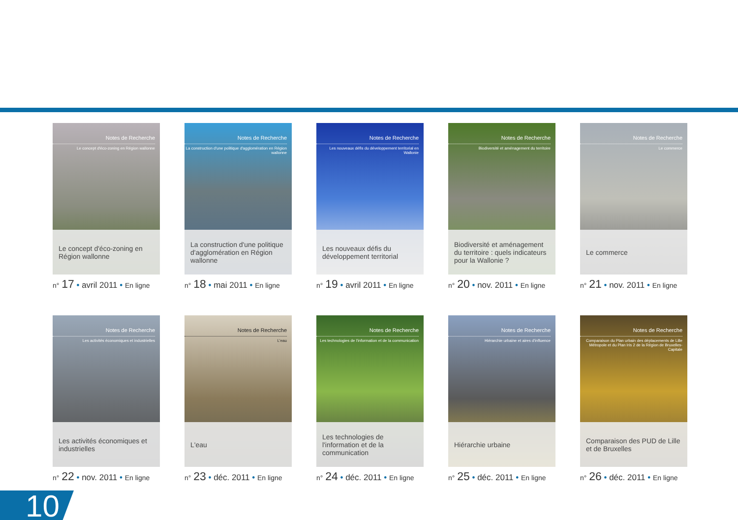Notes de Recherche
Le concept d'éco-zoning en Région wallonne
Le concept d'éco-zoning en Région wallonne
n° 17 • avril 2011 • En ligne
Notes de Recherche
La construction d'une politique d'agglomération en Région wallonne
La construction d'une politique d'agglomération en Région wallonne
n° 18 • mai 2011 • En ligne
Notes de Recherche
Les nouveaux défis du développement territorial en Wallonie
Les nouveaux défis du développement territorial
n° 19 • avril 2011 • En ligne
Notes de Recherche
Biodiversité et aménagement du territoire
Biodiversité et aménagement du territoire : quels indicateurs pour la Wallonie ?
n° 20 • nov. 2011 • En ligne
Notes de Recherche
Le commerce
Le commerce
n° 21 • nov. 2011 • En ligne
Notes de Recherche
Les activités économiques et industrielles
Les activités économiques et industrielles
n° 22 • nov. 2011 • En ligne
Notes de Recherche
L'eau
L'eau
n° 23 • déc. 2011 • En ligne
Notes de Recherche
Les technologies de l'information et de la communication
Les technologies de l'information et de la communication
n° 24 • déc. 2011 • En ligne
Notes de Recherche
Hiérarchie urbaine et aires d'influence
Hiérarchie urbaine
n° 25 • déc. 2011 • En ligne
Notes de Recherche
Comparaison du Plan urbain des déplacements de Lille Métropole et du Plan Iris 2 de la Région de Bruxelles-Capitale
Comparaison des PUD de Lille et de Bruxelles
n° 26 • déc. 2011 • En ligne
10